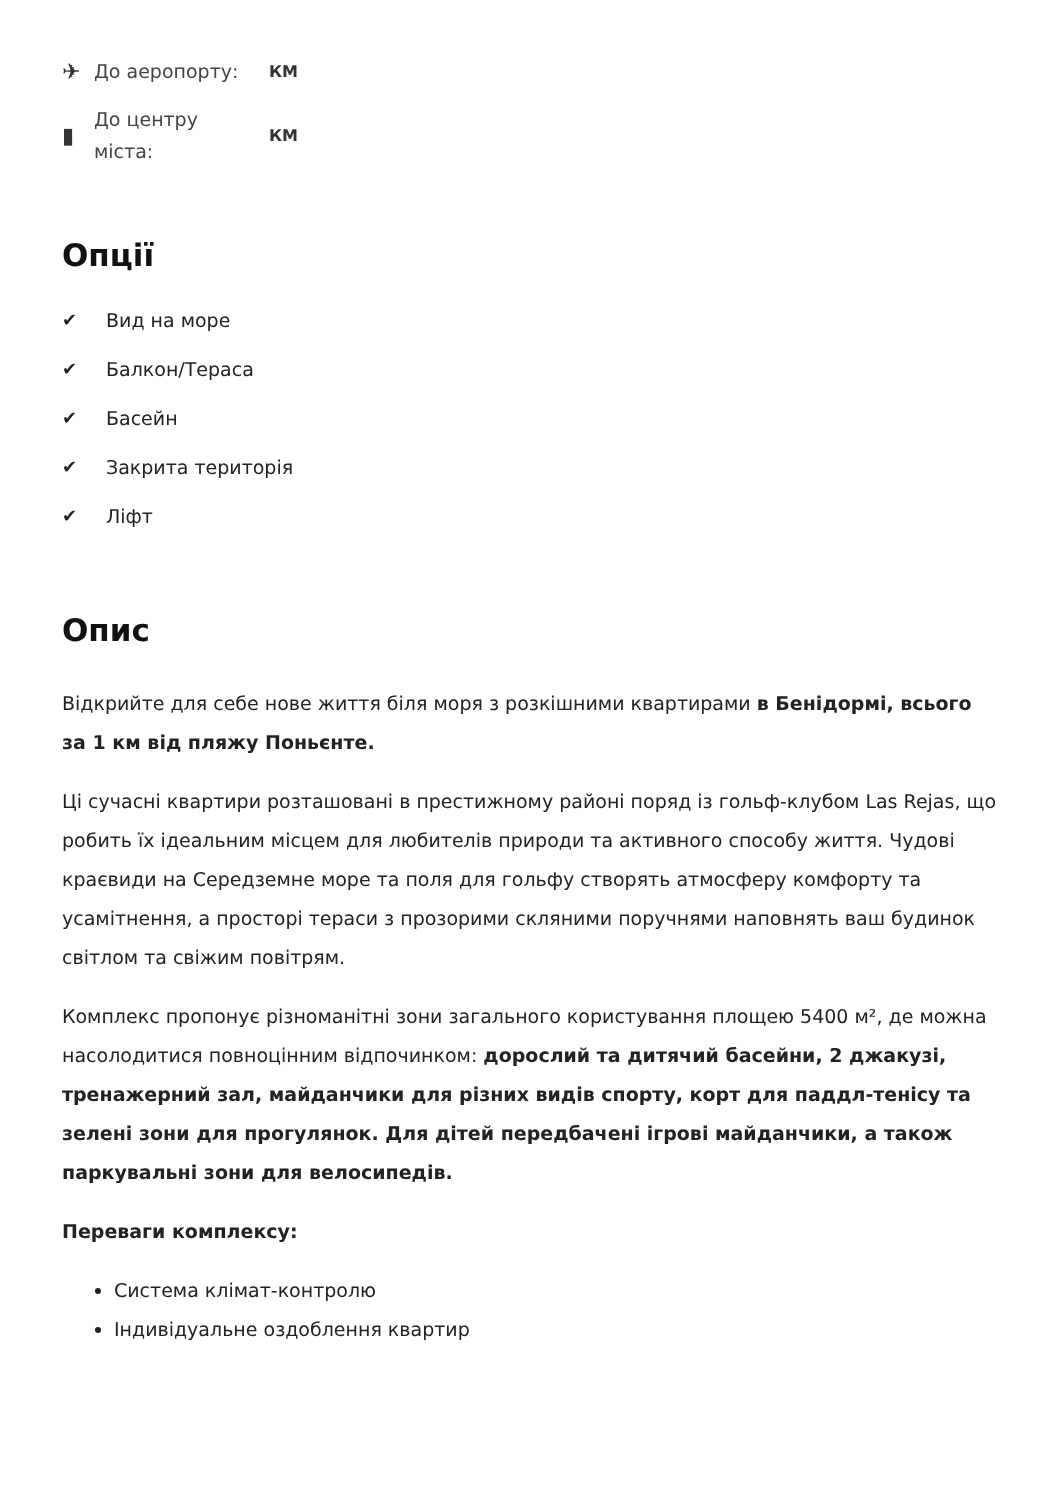✈ До аеропорту: КМ
▮ До центру
міста: КМ
Опції
✔ Вид на море
✔ Балкон/Тераса
✔ Басейн
✔ Закрита територія
✔ Ліфт
Опис
Відкрийте для себе нове життя біля моря з розкішними квартирами в Бенідормі, всього за 1 км від пляжу Поньєнте.
Ці сучасні квартири розташовані в престижному районі поряд із гольф-клубом Las Rejas, що робить їх ідеальним місцем для любителів природи та активного способу життя. Чудові краєвиди на Середземне море та поля для гольфу створять атмосферу комфорту та усамітнення, а просторі тераси з прозорими скляними поручнями наповнять ваш будинок світлом та свіжим повітрям.
Комплекс пропонує різноманітні зони загального користування площею 5400 м², де можна насолодитися повноцінним відпочинком: дорослий та дитячий басейни, 2 джакузі, тренажерний зал, майданчики для різних видів спорту, корт для паддл-тенісу та зелені зони для прогулянок. Для дітей передбачені ігрові майданчики, а також паркувальні зони для велосипедів.
Переваги комплексу:
Система клімат-контролю
Індивідуальне оздоблення квартир